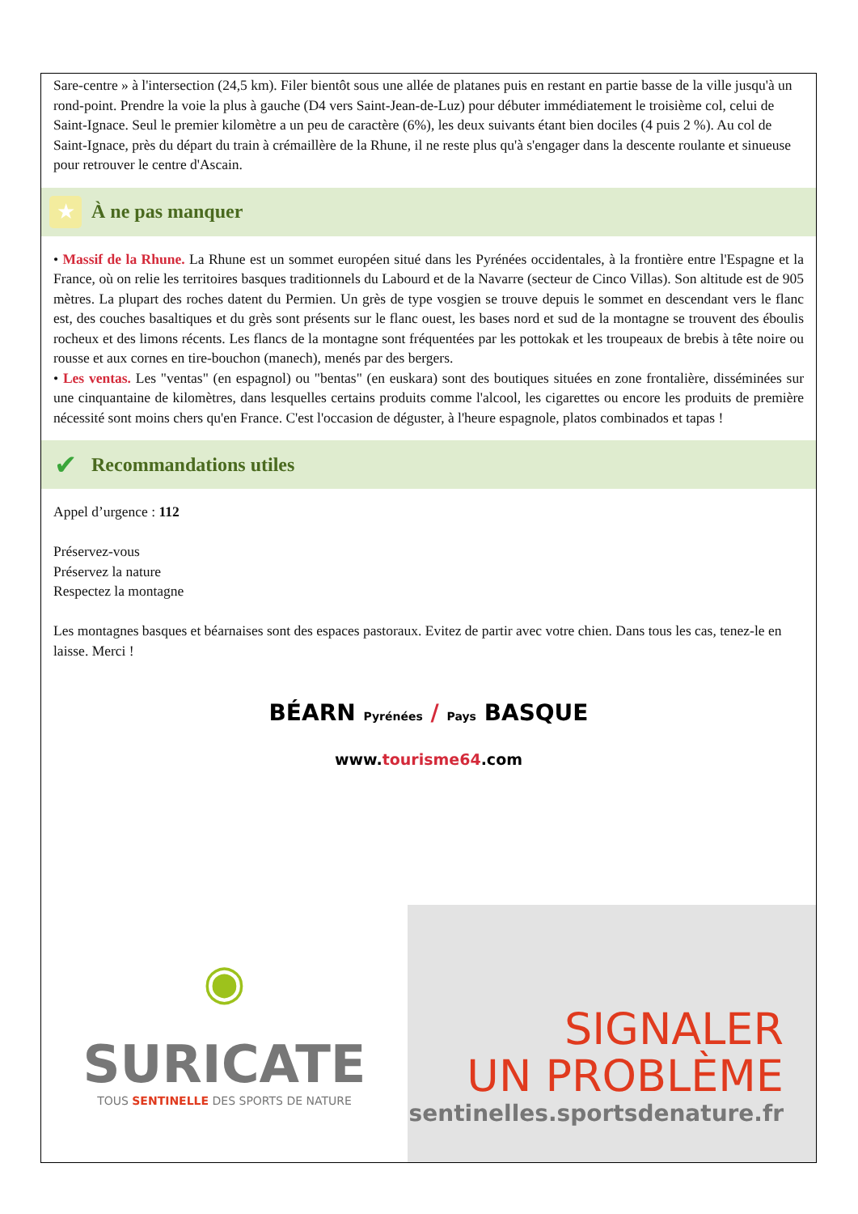Sare-centre » à l'intersection (24,5 km). Filer bientôt sous une allée de platanes puis en restant en partie basse de la ville jusqu'à un rond-point. Prendre la voie la plus à gauche (D4 vers Saint-Jean-de-Luz) pour débuter immédiatement le troisième col, celui de Saint-Ignace. Seul le premier kilomètre a un peu de caractère (6%), les deux suivants étant bien dociles (4 puis 2 %). Au col de Saint-Ignace, près du départ du train à crémaillère de la Rhune, il ne reste plus qu'à s'engager dans la descente roulante et sinueuse pour retrouver le centre d'Ascain.
★
À ne pas manquer
• Massif de la Rhune. La Rhune est un sommet européen situé dans les Pyrénées occidentales, à la frontière entre l'Espagne et la France, où on relie les territoires basques traditionnels du Labourd et de la Navarre (secteur de Cinco Villas). Son altitude est de 905 mètres. La plupart des roches datent du Permien. Un grès de type vosgien se trouve depuis le sommet en descendant vers le flanc est, des couches basaltiques et du grès sont présents sur le flanc ouest, les bases nord et sud de la montagne se trouvent des éboulis rocheux et des limons récents. Les flancs de la montagne sont fréquentées par les pottokak et les troupeaux de brebis à tête noire ou rousse et aux cornes en tire-bouchon (manech), menés par des bergers.
• Les ventas. Les "ventas" (en espagnol) ou "bentas" (en euskara) sont des boutiques situées en zone frontalière, disséminées sur une cinquantaine de kilomètres, dans lesquelles certains produits comme l'alcool, les cigarettes ou encore les produits de première nécessité sont moins chers qu'en France. C'est l'occasion de déguster, à l'heure espagnole, platos combinados et tapas !
✔
Recommandations utiles
Appel d’urgence : 112
Préservez-vous
Préservez la nature
Respectez la montagne
Les montagnes basques et béarnaises sont des espaces pastoraux. Evitez de partir avec votre chien. Dans tous les cas, tenez-le en laisse. Merci !
BÉARN Pyrénées / Pays BASQUE
www.tourisme64.com
◉
SURICATE
TOUS SENTINELLE DES SPORTS DE NATURE
SIGNALER
UN PROBLÈME
sentinelles.sportsdenature.fr